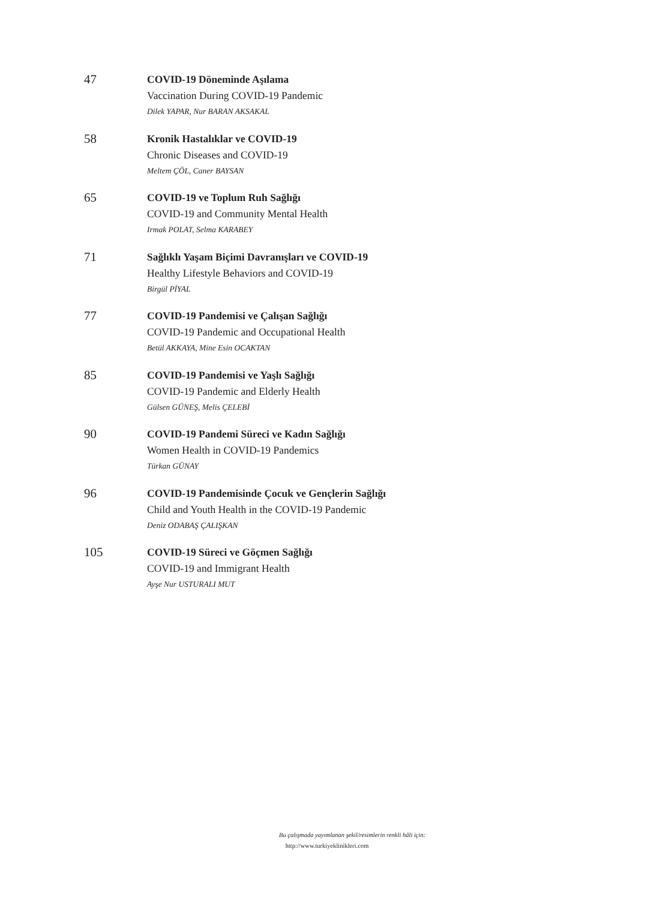47
COVID-19 Döneminde Aşılama
Vaccination During COVID-19 Pandemic
Dilek YAPAR, Nur BARAN AKSAKAL
58
Kronik Hastalıklar ve COVID-19
Chronic Diseases and COVID-19
Meltem ÇÖL, Caner BAYSAN
65
COVID-19 ve Toplum Ruh Sağlığı
COVID-19 and Community Mental Health
Irmak POLAT, Selma KARABEY
71
Sağlıklı Yaşam Biçimi Davranışları ve COVID-19
Healthy Lifestyle Behaviors and COVID-19
Birgül PİYAL
77
COVID-19 Pandemisi ve Çalışan Sağlığı
COVID-19 Pandemic and Occupational Health
Betül AKKAYA, Mine Esin OCAKTAN
85
COVID-19 Pandemisi ve Yaşlı Sağlığı
COVID-19 Pandemic and Elderly Health
Gülsen GÜNEŞ, Melis ÇELEBİ
90
COVID-19 Pandemi Süreci ve Kadın Sağlığı
Women Health in COVID-19 Pandemics
Türkan GÜNAY
96
COVID-19 Pandemisinde Çocuk ve Gençlerin Sağlığı
Child and Youth Health in the COVID-19 Pandemic
Deniz ODABAŞ ÇALIŞKAN
105
COVID-19 Süreci ve Göçmen Sağlığı
COVID-19 and Immigrant Health
Ayşe Nur USTURALI MUT
Bu çalışmada yayımlanan şekil/resimlerin renkli hâli için:
http://www.turkiyeklinikleri.com